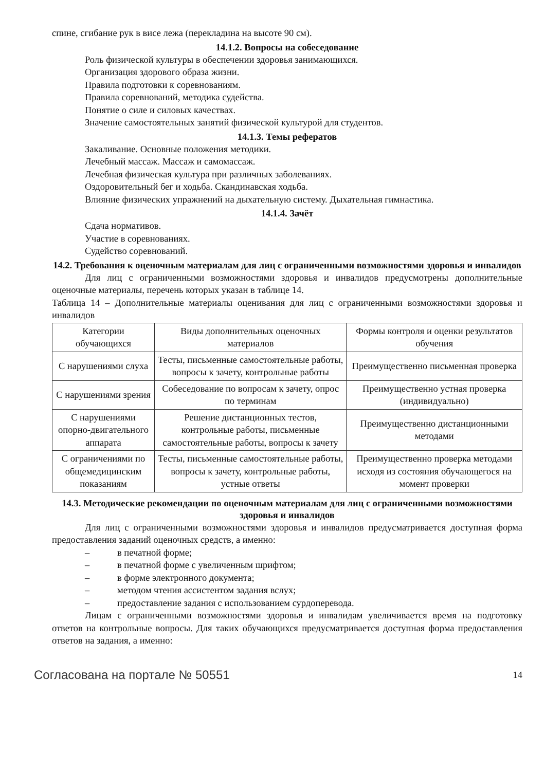спине, сгибание рук в висе лежа (перекладина на высоте 90 см).
14.1.2. Вопросы на собеседование
Роль физической культуры в обеспечении здоровья занимающихся.
Организация здорового образа жизни.
Правила подготовки к соревнованиям.
Правила соревнований, методика судейства.
Понятие о силе и силовых качествах.
Значение самостоятельных занятий физической культурой для студентов.
14.1.3. Темы рефератов
Закаливание. Основные положения методики.
Лечебный массаж. Массаж и самомассаж.
Лечебная физическая культура при различных заболеваниях.
Оздоровительный бег и ходьба. Скандинавская ходьба.
Влияние физических упражнений на дыхательную систему. Дыхательная гимнастика.
14.1.4. Зачёт
Сдача нормативов.
Участие в соревнованиях.
Судейство соревнований.
14.2. Требования к оценочным материалам для лиц с ограниченными возможностями здоровья и инвалидов
Для лиц с ограниченными возможностями здоровья и инвалидов предусмотрены дополнительные оценочные материалы, перечень которых указан в таблице 14.
Таблица 14 – Дополнительные материалы оценивания для лиц с ограниченными возможностями здоровья и инвалидов
| Категории обучающихся | Виды дополнительных оценочных материалов | Формы контроля и оценки результатов обучения |
| С нарушениями слуха | Тесты, письменные самостоятельные работы, вопросы к зачету, контрольные работы | Преимущественно письменная проверка |
| С нарушениями зрения | Собеседование по вопросам к зачету, опрос по терминам | Преимущественно устная проверка (индивидуально) |
| С нарушениями опорно-двигательного аппарата | Решение дистанционных тестов, контрольные работы, письменные самостоятельные работы, вопросы к зачету | Преимущественно дистанционными методами |
| С ограничениями по общемедицинским показаниям | Тесты, письменные самостоятельные работы, вопросы к зачету, контрольные работы, устные ответы | Преимущественно проверка методами исходя из состояния обучающегося на момент проверки |
14.3. Методические рекомендации по оценочным материалам для лиц с ограниченными возможностями здоровья и инвалидов
Для лиц с ограниченными возможностями здоровья и инвалидов предусматривается доступная форма предоставления заданий оценочных средств, а именно:
– в печатной форме;
– в печатной форме с увеличенным шрифтом;
– в форме электронного документа;
– методом чтения ассистентом задания вслух;
– предоставление задания с использованием сурдоперевода.
Лицам с ограниченными возможностями здоровья и инвалидам увеличивается время на подготовку ответов на контрольные вопросы. Для таких обучающихся предусматривается доступная форма предоставления ответов на задания, а именно:
Согласована на портале № 50551 14